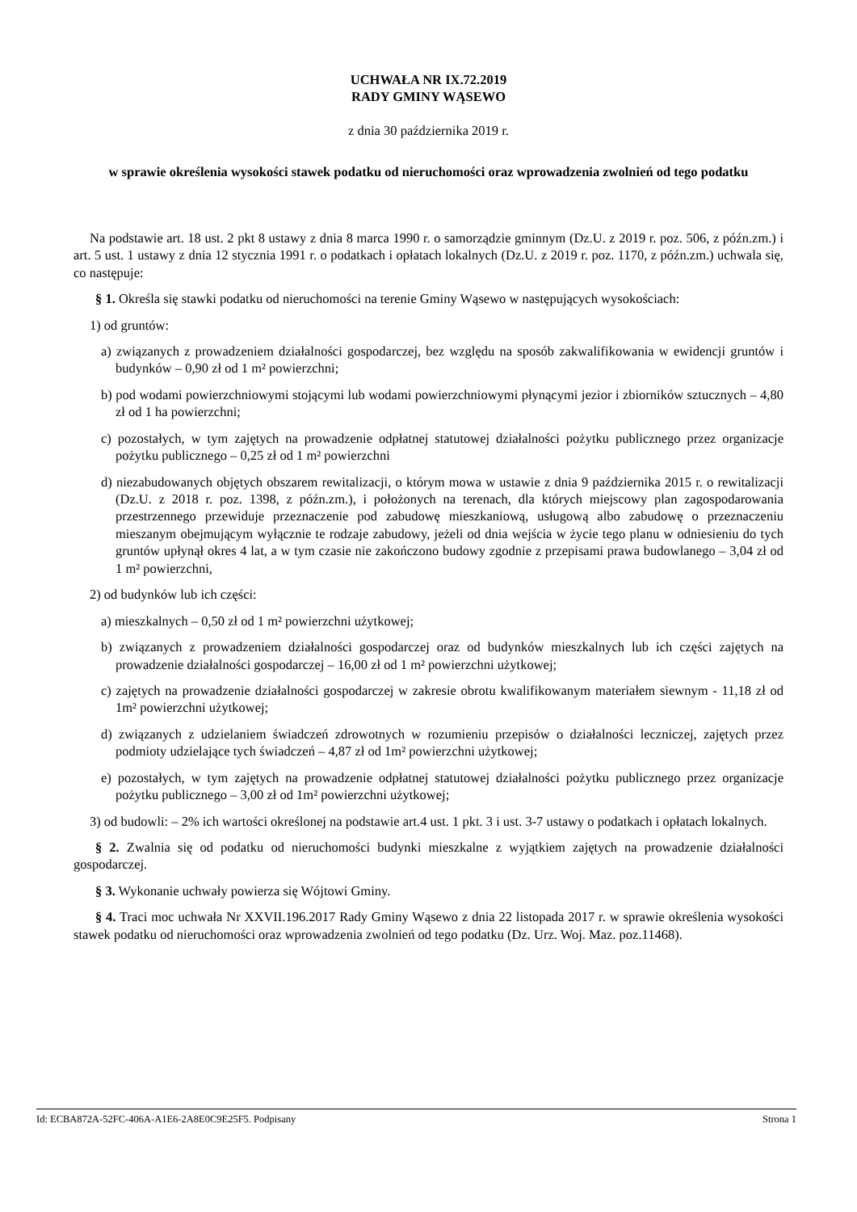UCHWAŁA NR IX.72.2019
RADY GMINY WĄSEWO
z dnia 30 października 2019 r.
w sprawie określenia wysokości stawek podatku od nieruchomości oraz wprowadzenia zwolnień od tego podatku
Na podstawie art. 18 ust. 2 pkt 8 ustawy z dnia 8 marca 1990 r. o samorządzie gminnym (Dz.U. z 2019 r. poz. 506, z późn.zm.) i art. 5 ust. 1 ustawy z dnia 12 stycznia 1991 r. o podatkach i opłatach lokalnych (Dz.U. z 2019 r. poz. 1170, z późn.zm.) uchwala się, co następuje:
§ 1. Określa się stawki podatku od nieruchomości na terenie Gminy Wąsewo w następujących wysokościach:
1) od gruntów:
a) związanych z prowadzeniem działalności gospodarczej, bez względu na sposób zakwalifikowania w ewidencji gruntów i budynków – 0,90 zł od 1 m² powierzchni;
b) pod wodami powierzchniowymi stojącymi lub wodami powierzchniowymi płynącymi jezior i zbiorników sztucznych – 4,80 zł od 1 ha powierzchni;
c) pozostałych, w tym zajętych na prowadzenie odpłatnej statutowej działalności pożytku publicznego przez organizacje pożytku publicznego – 0,25 zł od 1 m² powierzchni
d) niezabudowanych objętych obszarem rewitalizacji, o którym mowa w ustawie z dnia 9 października 2015 r. o rewitalizacji (Dz.U. z 2018 r. poz. 1398, z późn.zm.), i położonych na terenach, dla których miejscowy plan zagospodarowania przestrzennego przewiduje przeznaczenie pod zabudowę mieszkaniową, usługową albo zabudowę o przeznaczeniu mieszanym obejmującym wyłącznie te rodzaje zabudowy, jeżeli od dnia wejścia w życie tego planu w odniesieniu do tych gruntów upłynął okres 4 lat, a w tym czasie nie zakończono budowy zgodnie z przepisami prawa budowlanego – 3,04 zł od 1 m² powierzchni,
2) od budynków lub ich części:
a) mieszkalnych – 0,50 zł od 1 m² powierzchni użytkowej;
b) związanych z prowadzeniem działalności gospodarczej oraz od budynków mieszkalnych lub ich części zajętych na prowadzenie działalności gospodarczej – 16,00 zł od 1 m² powierzchni użytkowej;
c) zajętych na prowadzenie działalności gospodarczej w zakresie obrotu kwalifikowanym materiałem siewnym - 11,18 zł od 1m² powierzchni użytkowej;
d) związanych z udzielaniem świadczeń zdrowotnych w rozumieniu przepisów o działalności leczniczej, zajętych przez podmioty udzielające tych świadczeń – 4,87 zł od 1m² powierzchni użytkowej;
e) pozostałych, w tym zajętych na prowadzenie odpłatnej statutowej działalności pożytku publicznego przez organizacje pożytku publicznego – 3,00 zł od 1m² powierzchni użytkowej;
3) od budowli: – 2% ich wartości określonej na podstawie art.4 ust. 1 pkt. 3 i ust. 3-7 ustawy o podatkach i opłatach lokalnych.
§ 2. Zwalnia się od podatku od nieruchomości budynki mieszkalne z wyjątkiem zajętych na prowadzenie działalności gospodarczej.
§ 3. Wykonanie uchwały powierza się Wójtowi Gminy.
§ 4. Traci moc uchwała Nr XXVII.196.2017 Rady Gminy Wąsewo z dnia 22 listopada 2017 r. w sprawie określenia wysokości stawek podatku od nieruchomości oraz wprowadzenia zwolnień od tego podatku (Dz. Urz. Woj. Maz. poz.11468).
Id: ECBA872A-52FC-406A-A1E6-2A8E0C9E25F5. Podpisany Strona 1